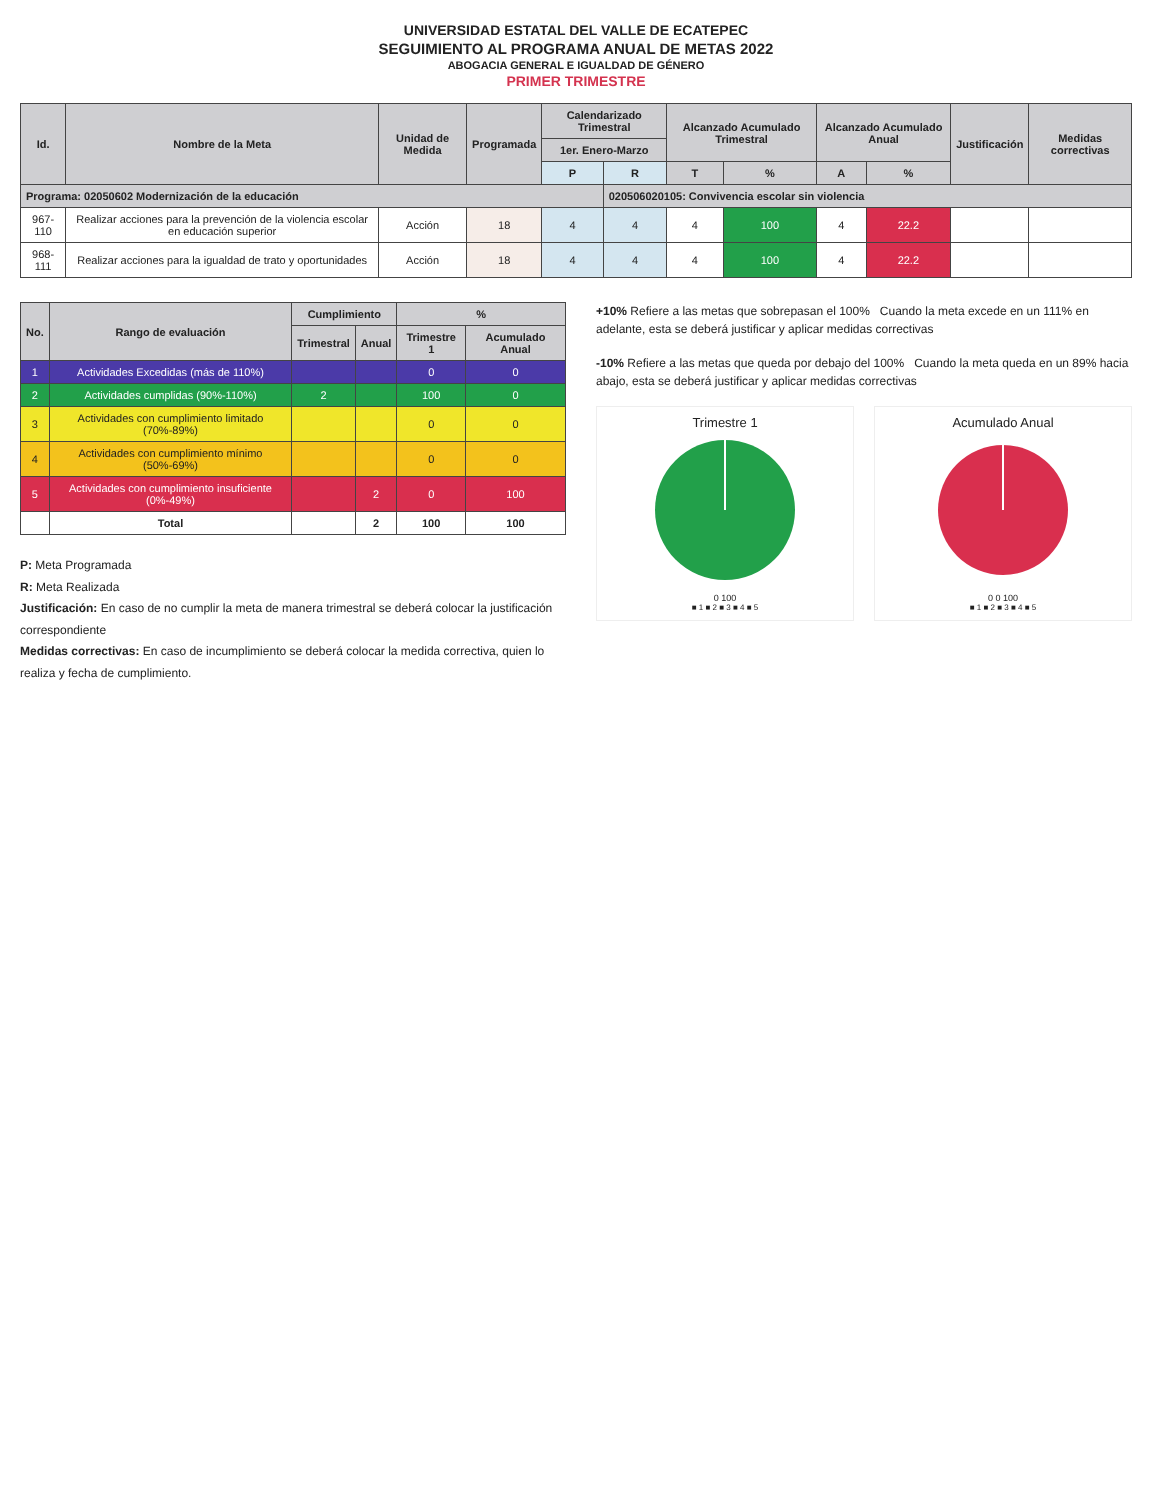UNIVERSIDAD ESTATAL DEL VALLE DE ECATEPEC
SEGUIMIENTO AL PROGRAMA ANUAL DE METAS 2022
ABOGACIA GENERAL E IGUALDAD DE GÉNERO
PRIMER TRIMESTRE
| Id. | Nombre de la Meta | Unidad de Medida | Programada | Calendarizado Trimestral | | Alcanzado Acumulado Trimestral | | Alcanzado Acumulado Anual | | Justificación | Medidas correctivas |
| --- | --- | --- | --- | --- | --- | --- | --- | --- | --- | --- | --- |
| | | | | 1er. Enero-Marzo | | | | | | | |
| | | | | P | R | T | % | A | % | | |
| Programa: 02050602 Modernización de la educación | | | | | 020506020105: Convivencia escolar sin violencia | | | | | | |
| 967-110 | Realizar acciones para la prevención de la violencia escolar en educación superior | Acción | 18 | 4 | 4 | 4 | 100 | 4 | 22.2 | | |
| 968-111 | Realizar acciones para la igualdad de trato y oportunidades | Acción | 18 | 4 | 4 | 4 | 100 | 4 | 22.2 | | |
| No. | Rango de evaluación | Cumplimiento | | % | |
| --- | --- | --- | --- | --- | --- |
| | | Trimestral | Anual | Trimestre 1 | Acumulado Anual |
| 1 | Actividades Excedidas (más de 110%) | | | 0 | 0 |
| 2 | Actividades cumplidas (90%-110%) | 2 | | 100 | 0 |
| 3 | Actividades con cumplimiento limitado (70%-89%) | | | 0 | 0 |
| 4 | Actividades con cumplimiento mínimo (50%-69%) | | | 0 | 0 |
| 5 | Actividades con cumplimiento insuficiente (0%-49%) | | 2 | 0 | 100 |
| | Total | | 2 | 100 | 100 |
P: Meta Programada
R: Meta Realizada
Justificación: En caso de no cumplir la meta de manera trimestral se deberá colocar la justificación correspondiente
Medidas correctivas: En caso de incumplimiento se deberá colocar la medida correctiva, quien lo realiza y fecha de cumplimiento.
+10% Refiere a las metas que sobrepasan el 100% Cuando la meta excede en un 111% en adelante, esta se deberá justificar y aplicar medidas correctivas
-10% Refiere a las metas que queda por debajo del 100% Cuando la meta queda en un 89% hacia abajo, esta se deberá justificar y aplicar medidas correctivas
Trimestre 1
0 100
■ 1 ■ 2 ■ 3 ■ 4 ■ 5
Acumulado Anual
0 0 100
■ 1 ■ 2 ■ 3 ■ 4 ■ 5